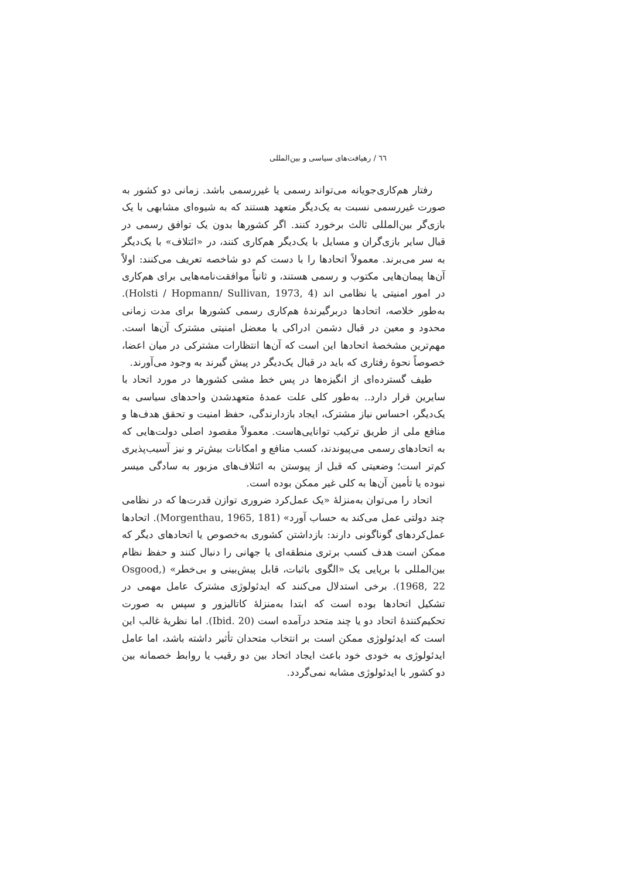٦٦ / رهیافت‌های سیاسی و بین‌المللی
رفتار هم‌کاری‌جویانه می‌تواند رسمی یا غیررسمی باشد. زمانی دو کشور به صورت غیررسمی نسبت به یک‌دیگر متعهد هستند که به شیوه‌ای مشابهی با یک بازی‌گر بین‌المللی ثالث برخورد کنند. اگر کشورها بدون یک توافق رسمی در قبال سایر بازی‌گران و مسایل با یک‌دیگر هم‌کاری کنند، در «ائتلاف» با یک‌دیگر به سر می‌برند. معمولاً اتحادها را با دست کم دو شاخصه تعریف می‌کنند: اولاً آن‌ها پیمان‌هایی مکتوب و رسمی هستند، و ثانیاً موافقت‌نامه‌هایی برای هم‌کاری در امور امنیتی یا نظامی اند (Holsti / Hopmann/ Sullivan, 1973, 4). به‌طور خلاصه، اتحادها دربرگیرندهٔ هم‌کاری رسمی کشورها برای مدت زمانی محدود و معین در قبال دشمن ادراکی یا معضل امنیتی مشترک آن‌ها است. مهم‌ترین مشخصهٔ اتحادها این است که آن‌ها انتظارات مشترکی در میان اعضا، خصوصاً نحوهٔ رفتاری که باید در قبال یک‌دیگر در پیش گیرند به وجود می‌آورند.
طیف گسترده‌ای از انگیزه‌ها در پس خط مشی کشورها در مورد اتحاد با سایرین قرار دارد.. به‌طور کلی علت عمدهٔ متعهدشدن واحدهای سیاسی به یک‌دیگر، احساس نیاز مشترک، ایجاد بازدارندگی، حفظ امنیت و تحقق هدف‌ها و منافع ملی از طریق ترکیب توانایی‌هاست. معمولاً مقصود اصلی دولت‌هایی که به اتحادهای رسمی می‌پیوندند، کسب منافع و امکانات بیش‌تر و نیز آسیب‌پذیری کم‌تر است؛ وضعیتی که قبل از پیوستن به ائتلاف‌های مزبور به سادگی میسر نبوده یا تأمین آن‌ها به کلی غیر ممکن بوده است.
اتحاد را می‌توان به‌منزلهٔ «یک عمل‌کرد ضروری توازن قدرت‌ها که در نظامی چند دولتی عمل می‌کند به حساب آورد» (Morgenthau, 1965, 181). اتحادها عمل‌کردهای گوناگونی دارند: بازداشتن کشوری به‌خصوص یا اتحادهای دیگر که ممکن است هدف کسب برتری منطقه‌ای یا جهانی را دنبال کنند و حفظ نظام بین‌المللی با برپایی یک «الگوی باثبات، قابل پیش‌بینی و بی‌خطر» (Osgood, 1968, 22). برخی استدلال می‌کنند که ایدئولوژی مشترک عامل مهمی در تشکیل اتحادها بوده است که ابتدا به‌منزلهٔ کاتالیزور و سپس به صورت تحکیم‌کنندهٔ اتحاد دو یا چند متحد درآمده است (Ibid. 20). اما نظریهٔ غالب این است که ایدئولوژی ممکن است بر انتخاب متحدان تأثیر داشته باشد، اما عامل ایدئولوژی به خودی خود باعث ایجاد اتحاد بین دو رقیب یا روابط خصمانه بین دو کشور با ایدئولوژی مشابه نمی‌گردد.